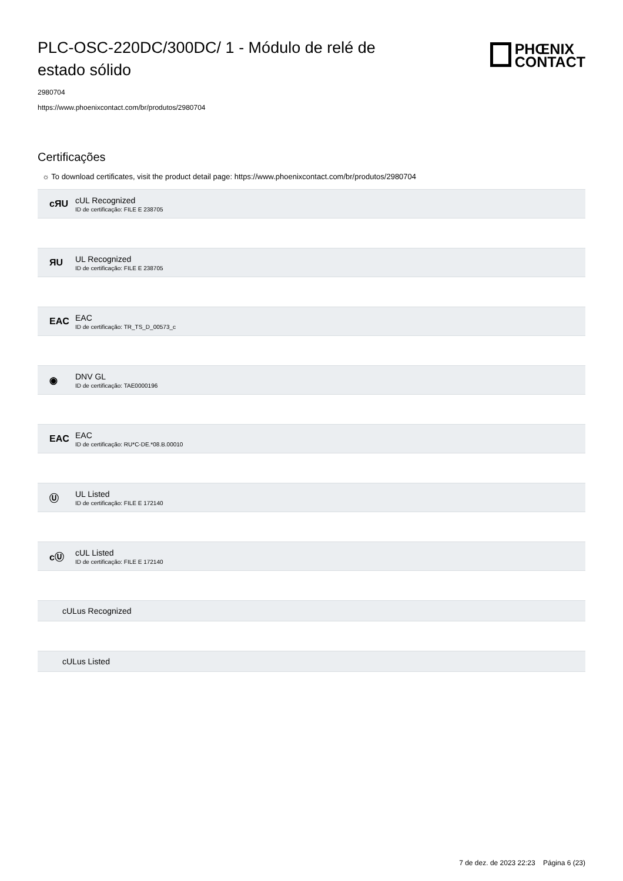PLC-OSC-220DC/300DC/ 1 - Módulo de relé de estado sólido
PHŒNIX
CONTACT
2980704
https://www.phoenixcontact.com/br/produtos/2980704
Certificações
☼ To download certificates, visit the product detail page: https://www.phoenixcontact.com/br/produtos/2980704
cЯU
cUL Recognized
ID de certificação: FILE E 238705
ЯU
UL Recognized
ID de certificação: FILE E 238705
EAC
EAC
ID de certificação: TR_TS_D_00573_c
◉
DNV GL
ID de certificação: TAE0000196
EAC
EAC
ID de certificação: RU*C-DE.*08.B.00010
Ⓤ
UL Listed
ID de certificação: FILE E 172140
cⓊ
cUL Listed
ID de certificação: FILE E 172140
cULus Recognized
cULus Listed
7 de dez. de 2023 22:23 Página 6 (23)